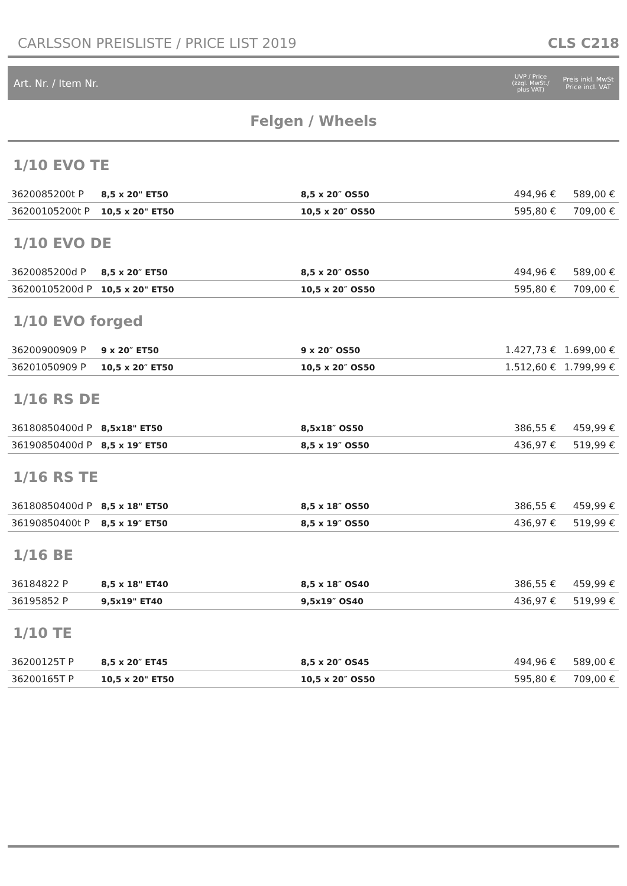CARLSSON PREISLISTE / PRICE LIST 2019 CLS C218
Art. Nr. / Item Nr.
UVP / Price
(zzgl. MwSt./
plus VAT)
Preis inkl. MwSt
Price incl. VAT
Felgen / Wheels
1/10 EVO TE
| 3620085200t P | 8,5 x 20" ET50 | 8,5 x 20″ OS50 | 494,96 € | 589,00 € |
| 36200105200t P | 10,5 x 20" ET50 | 10,5 x 20″ OS50 | 595,80 € | 709,00 € |
1/10 EVO DE
| 3620085200d P | 8,5 x 20″ ET50 | 8,5 x 20″ OS50 | 494,96 € | 589,00 € |
| 36200105200d P | 10,5 x 20" ET50 | 10,5 x 20″ OS50 | 595,80 € | 709,00 € |
1/10 EVO forged
| 36200900909 P | 9 x 20″ ET50 | 9 x 20″ OS50 | 1.427,73 € | 1.699,00 € |
| 36201050909 P | 10,5 x 20″ ET50 | 10,5 x 20″ OS50 | 1.512,60 € | 1.799,99 € |
1/16 RS DE
| 36180850400d P | 8,5x18" ET50 | 8,5x18″ OS50 | 386,55 € | 459,99 € |
| 36190850400d P | 8,5 x 19″ ET50 | 8,5 x 19″ OS50 | 436,97 € | 519,99 € |
1/16 RS TE
| 36180850400d P | 8,5 x 18" ET50 | 8,5 x 18″ OS50 | 386,55 € | 459,99 € |
| 36190850400t P | 8,5 x 19″ ET50 | 8,5 x 19″ OS50 | 436,97 € | 519,99 € |
1/16 BE
| 36184822 P | 8,5 x 18" ET40 | 8,5 x 18″ OS40 | 386,55 € | 459,99 € |
| 36195852 P | 9,5x19" ET40 | 9,5x19″ OS40 | 436,97 € | 519,99 € |
1/10 TE
| 36200125T P | 8,5 x 20″ ET45 | 8,5 x 20″ OS45 | 494,96 € | 589,00 € |
| 36200165T P | 10,5 x 20" ET50 | 10,5 x 20″ OS50 | 595,80 € | 709,00 € |